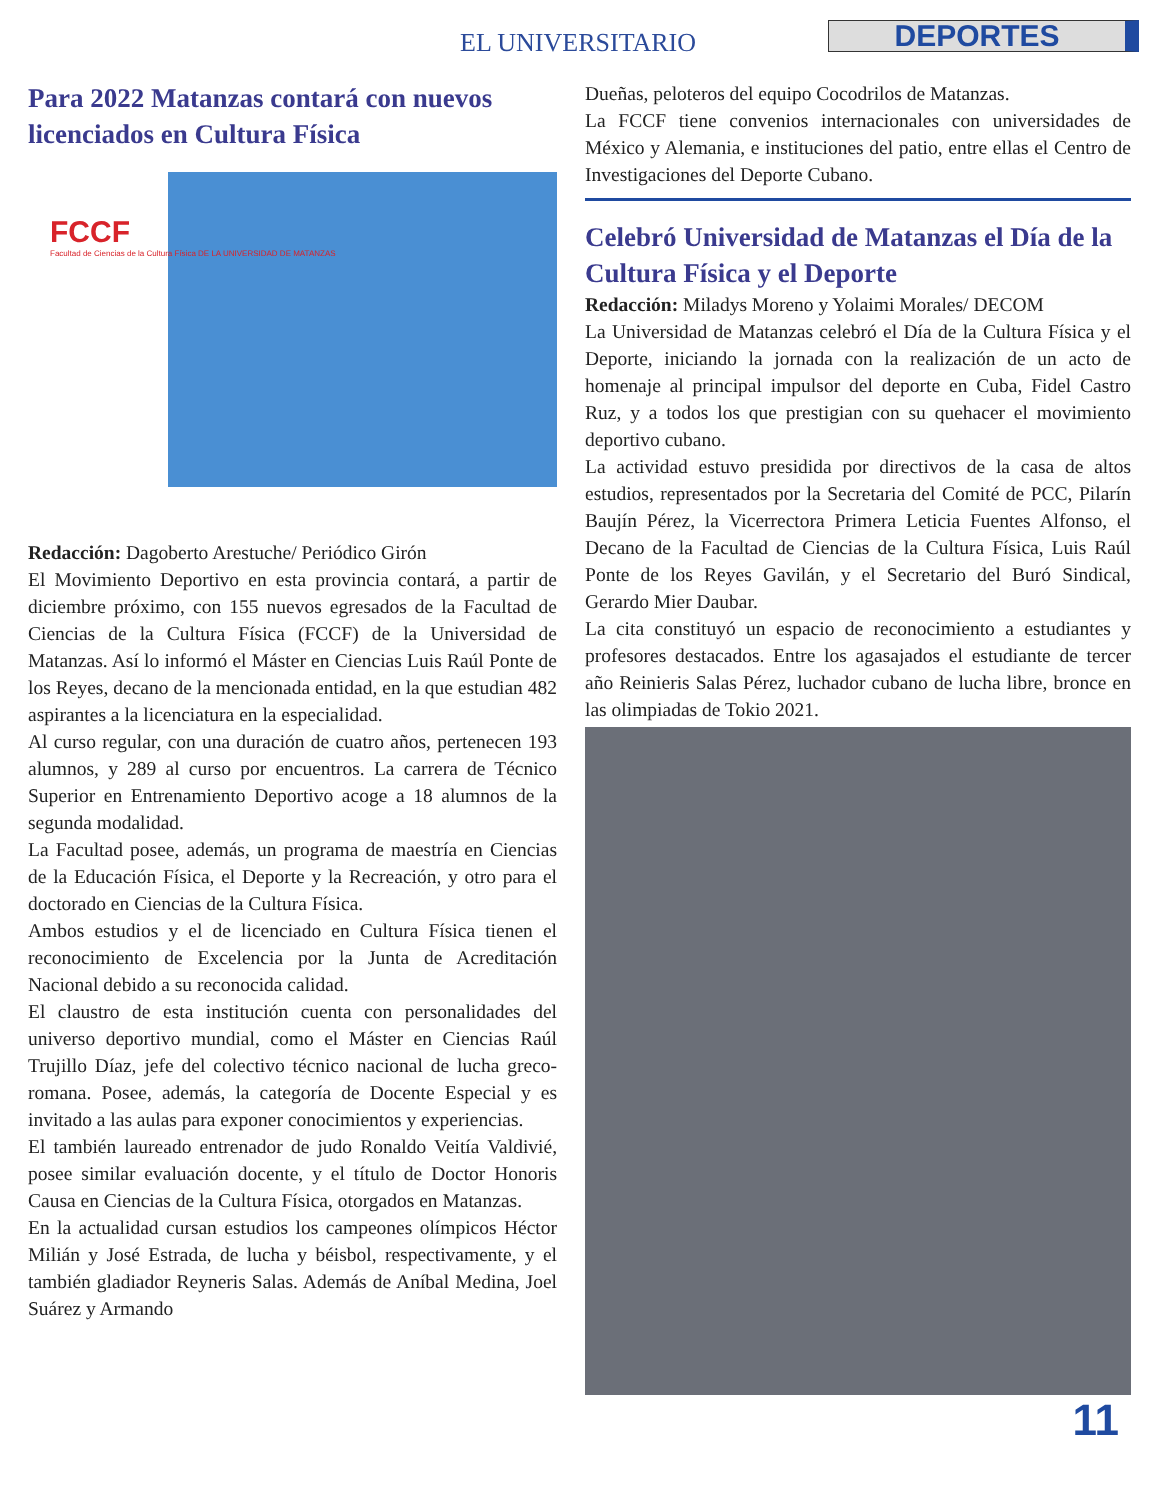EL UNIVERSITARIO DEPORTES
Para 2022 Matanzas contará con nuevos licenciados en Cultura Física
FCCF
Facultad de Ciencias de la Cultura Física DE LA UNIVERSIDAD DE MATANZAS
Redacción: Dagoberto Arestuche/ Periódico Girón
El Movimiento Deportivo en esta provincia contará, a partir de diciembre próximo, con 155 nuevos egresados de la Facultad de Ciencias de la Cultura Física (FCCF) de la Universidad de Matanzas. Así lo informó el Máster en Ciencias Luis Raúl Ponte de los Reyes, decano de la mencionada entidad, en la que estudian 482 aspirantes a la licenciatura en la especialidad.
Al curso regular, con una duración de cuatro años, pertenecen 193 alumnos, y 289 al curso por encuentros. La carrera de Técnico Superior en Entrenamiento Deportivo acoge a 18 alumnos de la segunda modalidad.
La Facultad posee, además, un programa de maestría en Ciencias de la Educación Física, el Deporte y la Recreación, y otro para el doctorado en Ciencias de la Cultura Física.
Ambos estudios y el de licenciado en Cultura Física tienen el reconocimiento de Excelencia por la Junta de Acreditación Nacional debido a su reconocida calidad.
El claustro de esta institución cuenta con personalidades del universo deportivo mundial, como el Máster en Ciencias Raúl Trujillo Díaz, jefe del colectivo técnico nacional de lucha greco-romana. Posee, además, la categoría de Docente Especial y es invitado a las aulas para exponer conocimientos y experiencias.
El también laureado entrenador de judo Ronaldo Veitía Valdivié, posee similar evaluación docente, y el título de Doctor Honoris Causa en Ciencias de la Cultura Física, otorgados en Matanzas.
En la actualidad cursan estudios los campeones olímpicos Héctor Milián y José Estrada, de lucha y béisbol, respectivamente, y el también gladiador Reyneris Salas. Además de Aníbal Medina, Joel Suárez y Armando
Dueñas, peloteros del equipo Cocodrilos de Matanzas.
La FCCF tiene convenios internacionales con universidades de México y Alemania, e instituciones del patio, entre ellas el Centro de Investigaciones del Deporte Cubano.
Celebró Universidad de Matanzas el Día de la Cultura Física y el Deporte
Redacción: Miladys Moreno y Yolaimi Morales/ DECOM
La Universidad de Matanzas celebró el Día de la Cultura Física y el Deporte, iniciando la jornada con la realización de un acto de homenaje al principal impulsor del deporte en Cuba, Fidel Castro Ruz, y a todos los que prestigian con su quehacer el movimiento deportivo cubano.
La actividad estuvo presidida por directivos de la casa de altos estudios, representados por la Secretaria del Comité de PCC, Pilarín Baujín Pérez, la Vicerrectora Primera Leticia Fuentes Alfonso, el Decano de la Facultad de Ciencias de la Cultura Física, Luis Raúl Ponte de los Reyes Gavilán, y el Secretario del Buró Sindical, Gerardo Mier Daubar.
La cita constituyó un espacio de reconocimiento a estudiantes y profesores destacados. Entre los agasajados el estudiante de tercer año Reinieris Salas Pérez, luchador cubano de lucha libre, bronce en las olimpiadas de Tokio 2021.
11